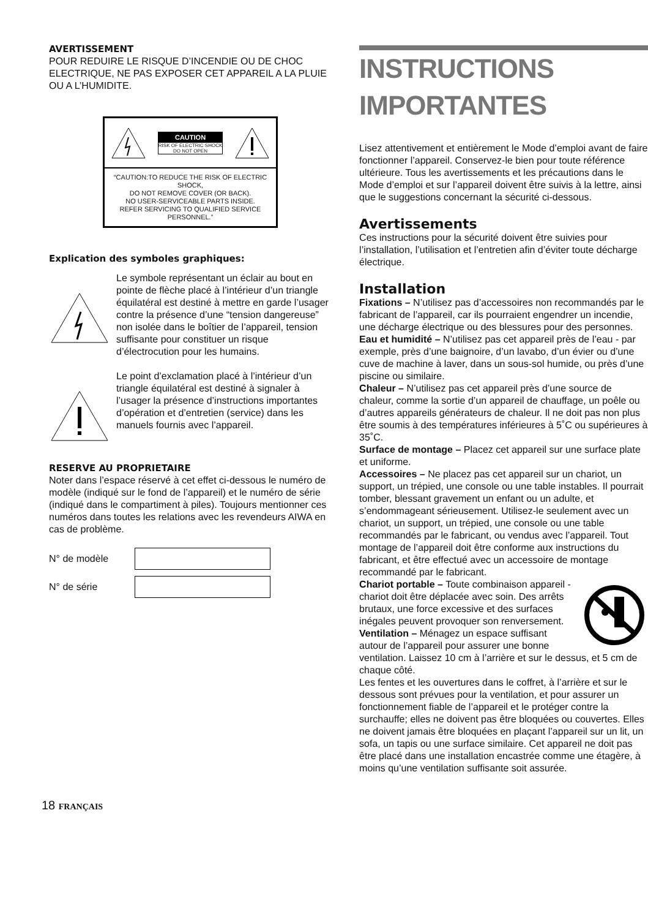AVERTISSEMENT
POUR REDUIRE LE RISQUE D’INCENDIE OU DE CHOC ELECTRIQUE, NE PAS EXPOSER CET APPAREIL A LA PLUIE OU A L’HUMIDITE.
CAUTION
RISK OF ELECTRIC SHOCK
DO NOT OPEN
“CAUTION:TO REDUCE THE RISK OF ELECTRIC SHOCK,
DO NOT REMOVE COVER (OR BACK).
NO USER-SERVICEABLE PARTS INSIDE.
REFER SERVICING TO QUALIFIED SERVICE PERSONNEL.”
Explication des symboles graphiques:
Le symbole représentant un éclair au bout en pointe de flèche placé à l’intérieur d’un triangle équilatéral est destiné à mettre en garde l’usager contre la présence d’une “tension dangereuse” non isolée dans le boîtier de l’appareil, tension suffisante pour constituer un risque d’électrocution pour les humains.
Le point d’exclamation placé à l’intérieur d’un triangle équilatéral est destiné à signaler à l’usager la présence d’instructions importantes d’opération et d’entretien (service) dans les manuels fournis avec l’appareil.
RESERVE AU PROPRIETAIRE
Noter dans l’espace réservé à cet effet ci-dessous le numéro de modèle (indiqué sur le fond de l’appareil) et le numéro de série (indiqué dans le compartiment à piles). Toujours mentionner ces numéros dans toutes les relations avec les revendeurs AIWA en cas de problème.
N° de modèle
N° de série
INSTRUCTIONS IMPORTANTES
Lisez attentivement et entièrement le Mode d’emploi avant de faire fonctionner l’appareil. Conservez-le bien pour toute référence ultérieure. Tous les avertissements et les précautions dans le Mode d’emploi et sur l’appareil doivent être suivis à la lettre, ainsi que le suggestions concernant la sécurité ci-dessous.
Avertissements
Ces instructions pour la sécurité doivent être suivies pour l’installation, l’utilisation et l’entretien afin d’éviter toute décharge électrique.
Installation
Fixations – N’utilisez pas d’accessoires non recommandés par le fabricant de l’appareil, car ils pourraient engendrer un incendie, une décharge électrique ou des blessures pour des personnes.
Eau et humidité – N’utilisez pas cet appareil près de l’eau - par exemple, près d’une baignoire, d’un lavabo, d’un évier ou d’une cuve de machine à laver, dans un sous-sol humide, ou près d’une piscine ou similaire.
Chaleur – N’utilisez pas cet appareil près d’une source de chaleur, comme la sortie d’un appareil de chauffage, un poêle ou d’autres appareils générateurs de chaleur. Il ne doit pas non plus être soumis à des températures inférieures à 5˚C ou supérieures à 35˚C.
Surface de montage – Placez cet appareil sur une surface plate et uniforme.
Accessoires – Ne placez pas cet appareil sur un chariot, un support, un trépied, une console ou une table instables. Il pourrait tomber, blessant gravement un enfant ou un adulte, et s’endommageant sérieusement. Utilisez-le seulement avec un chariot, un support, un trépied, une console ou une table recommandés par le fabricant, ou vendus avec l’appareil. Tout montage de l’appareil doit être conforme aux instructions du fabricant, et être effectué avec un accessoire de montage recommandé par le fabricant.
Chariot portable – Toute combinaison appareil - chariot doit être déplacée avec soin. Des arrêts brutaux, une force excessive et des surfaces inégales peuvent provoquer son renversement.
Ventilation – Ménagez un espace suffisant autour de l’appareil pour assurer une bonne ventilation. Laissez 10 cm à l’arrière et sur le dessus, et 5 cm de chaque côté.
Les fentes et les ouvertures dans le coffret, à l’arrière et sur le dessous sont prévues pour la ventilation, et pour assurer un fonctionnement fiable de l’appareil et le protéger contre la surchauffe; elles ne doivent pas être bloquées ou couvertes. Elles ne doivent jamais être bloquées en plaçant l’appareil sur un lit, un sofa, un tapis ou une surface similaire. Cet appareil ne doit pas être placé dans une installation encastrée comme une étagère, à moins qu’une ventilation suffisante soit assurée.
18 FRANÇAIS